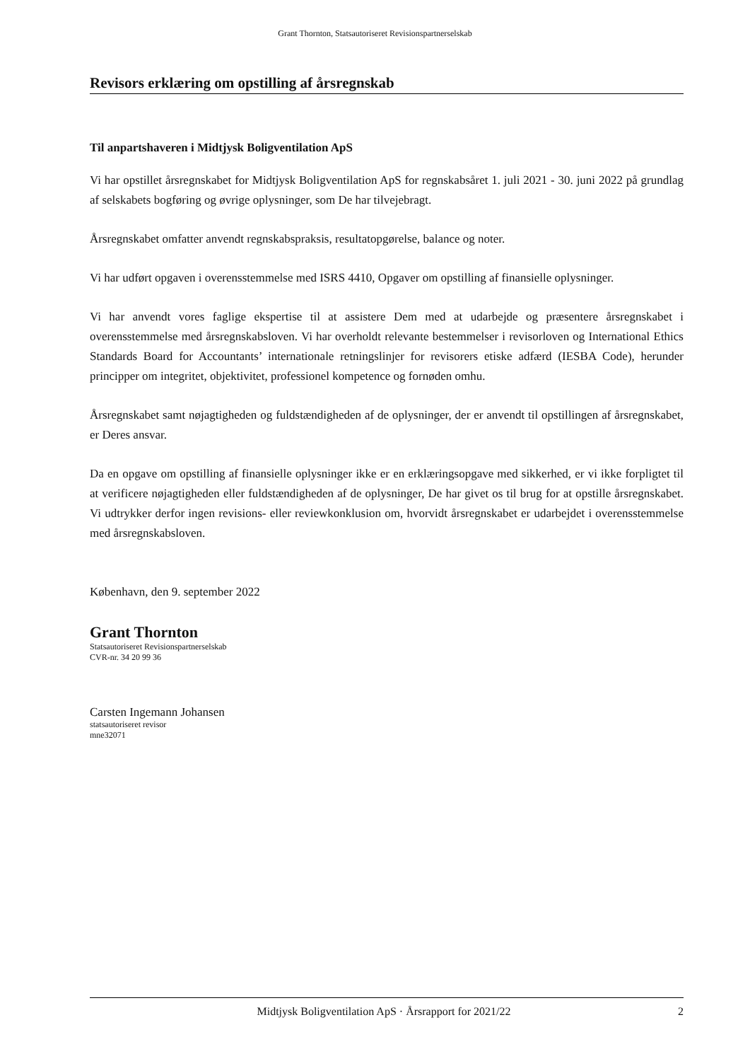Grant Thornton, Statsautoriseret Revisionspartnerselskab
Revisors erklæring om opstilling af årsregnskab
Til anpartshaveren i Midtjysk Boligventilation ApS
Vi har opstillet årsregnskabet for Midtjysk Boligventilation ApS for regnskabsåret 1. juli 2021 - 30. juni 2022 på grundlag af selskabets bogføring og øvrige oplysninger, som De har tilvejebragt.
Årsregnskabet omfatter anvendt regnskabspraksis, resultatopgørelse, balance og noter.
Vi har udført opgaven i overensstemmelse med ISRS 4410, Opgaver om opstilling af finansielle oplysninger.
Vi har anvendt vores faglige ekspertise til at assistere Dem med at udarbejde og præsentere årsregnskabet i overensstemmelse med årsregnskabsloven. Vi har overholdt relevante bestemmelser i revisorloven og International Ethics Standards Board for Accountants’ internationale retningslinjer for revisorers etiske adfærd (IESBA Code), herunder principper om integritet, objektivitet, professionel kompetence og fornøden omhu.
Årsregnskabet samt nøjagtigheden og fuldstændigheden af de oplysninger, der er anvendt til opstillingen af årsregnskabet, er Deres ansvar.
Da en opgave om opstilling af finansielle oplysninger ikke er en erklæringsopgave med sikkerhed, er vi ikke forpligtet til at verificere nøjagtigheden eller fuldstændigheden af de oplysninger, De har givet os til brug for at opstille årsregnskabet. Vi udtrykker derfor ingen revisions- eller reviewkonklusion om, hvorvidt årsregnskabet er udarbejdet i overensstemmelse med årsregnskabsloven.
København, den 9. september 2022
Grant Thornton
Statsautoriseret Revisionspartnerselskab
CVR-nr. 34 20 99 36
Carsten Ingemann Johansen
statsautoriseret revisor
mne32071
Midtjysk Boligventilation ApS · Årsrapport for 2021/22 2